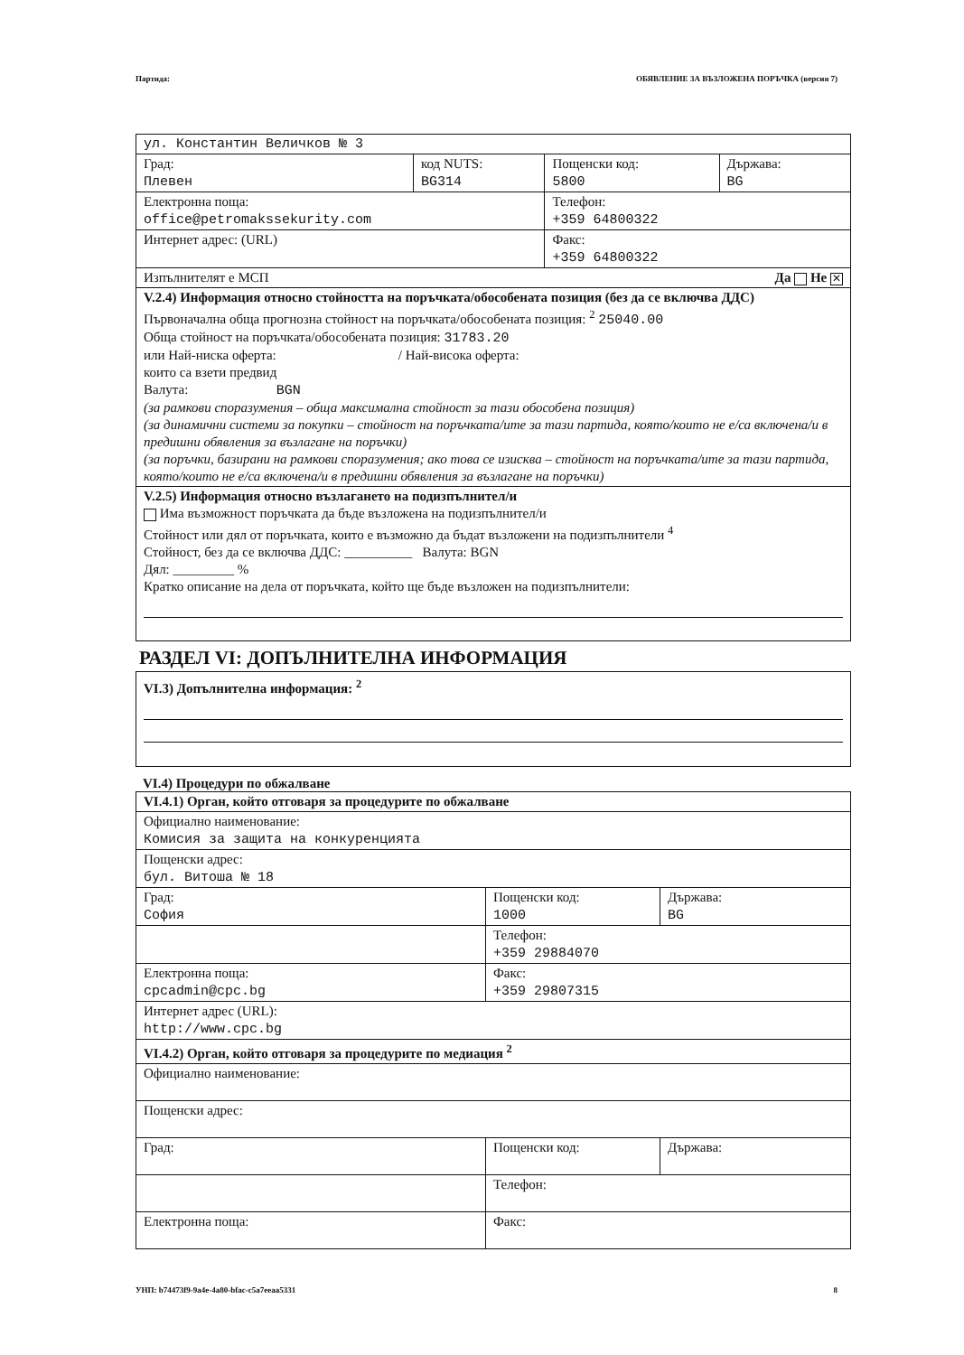Партида: ОБЯВЛЕНИЕ ЗА ВЪЗЛОЖЕНА ПОРЪЧКА (версия 7)
| ул. Константин Величков № 3 | | | |
| Град: Плевен | код NUTS: BG314 | Пощенски код: 5800 | Държава: BG |
| Електронна поща: office@petromakssekurity.com | | Телефон: +359 64800322 | |
| Интернет адрес: (URL) | | Факс: +359 64800322 | |
| Изпълнителят е МСП Да Не ✕ | | | |
| V.2.4) Информация относно стойността на поръчката/обособената позиция (без да се включва ДДС) Първоначална обща прогнозна стойност на поръчката/обособената позиция: <sup>2</sup> 25040.00 Обща стойност на поръчката/обособената позиция: 31783.20 или Най-ниска оферта: / Най-висока оферта: които са взети предвид Валута: BGN (за рамкови споразумения – обща максимална стойност за тази обособена позиция) (за динамични системи за покупки – стойност на поръчката/ите за тази партида, която/които не е/са включена/и в предишни обявления за възлагане на поръчки) (за поръчки, базирани на рамкови споразумения; ако това се изисква – стойност на поръчката/ите за тази партида, която/които не е/са включена/и в предишни обявления за възлагане на поръчки) | | | |
| V.2.5) Информация относно възлагането на подизпълнител/и Има възможност поръчката да бъде възложена на подизпълнител/и Стойност или дял от поръчката, които е възможно да бъдат възложени на подизпълнители <sup>4</sup> Стойност, без да се включва ДДС: __________ Валута: BGN Дял: _________ % Кратко описание на дела от поръчката, който ще бъде възложен на подизпълнители: | | | |
РАЗДЕЛ VI: ДОПЪЛНИТЕЛНА ИНФОРМАЦИЯ
VI.3) Допълнителна информация: <sup>2</sup>
VI.4) Процедури по обжалване
| VI.4.1) Орган, който отговаря за процедурите по обжалване | | |
| Официално наименование: Комисия за защита на конкуренцията | | |
| Пощенски адрес: бул. Витоша № 18 | | |
| Град: София | Пощенски код: 1000 | Държава: BG |
| | Телефон: +359 29884070 | |
| Електронна поща: cpcadmin@cpc.bg | Факс: +359 29807315 | |
| Интернет адрес (URL): http://www.cpc.bg | | |
| VI.4.2) Орган, който отговаря за процедурите по медиация <sup>2</sup> | | |
| Официално наименование: | | |
| Пощенски адрес: | | |
| Град: | Пощенски код: | Държава: |
| | Телефон: | |
| Електронна поща: | Факс: | |
УНП: b74473f9-9a4e-4a80-bfac-c5a7eeaa5331 8